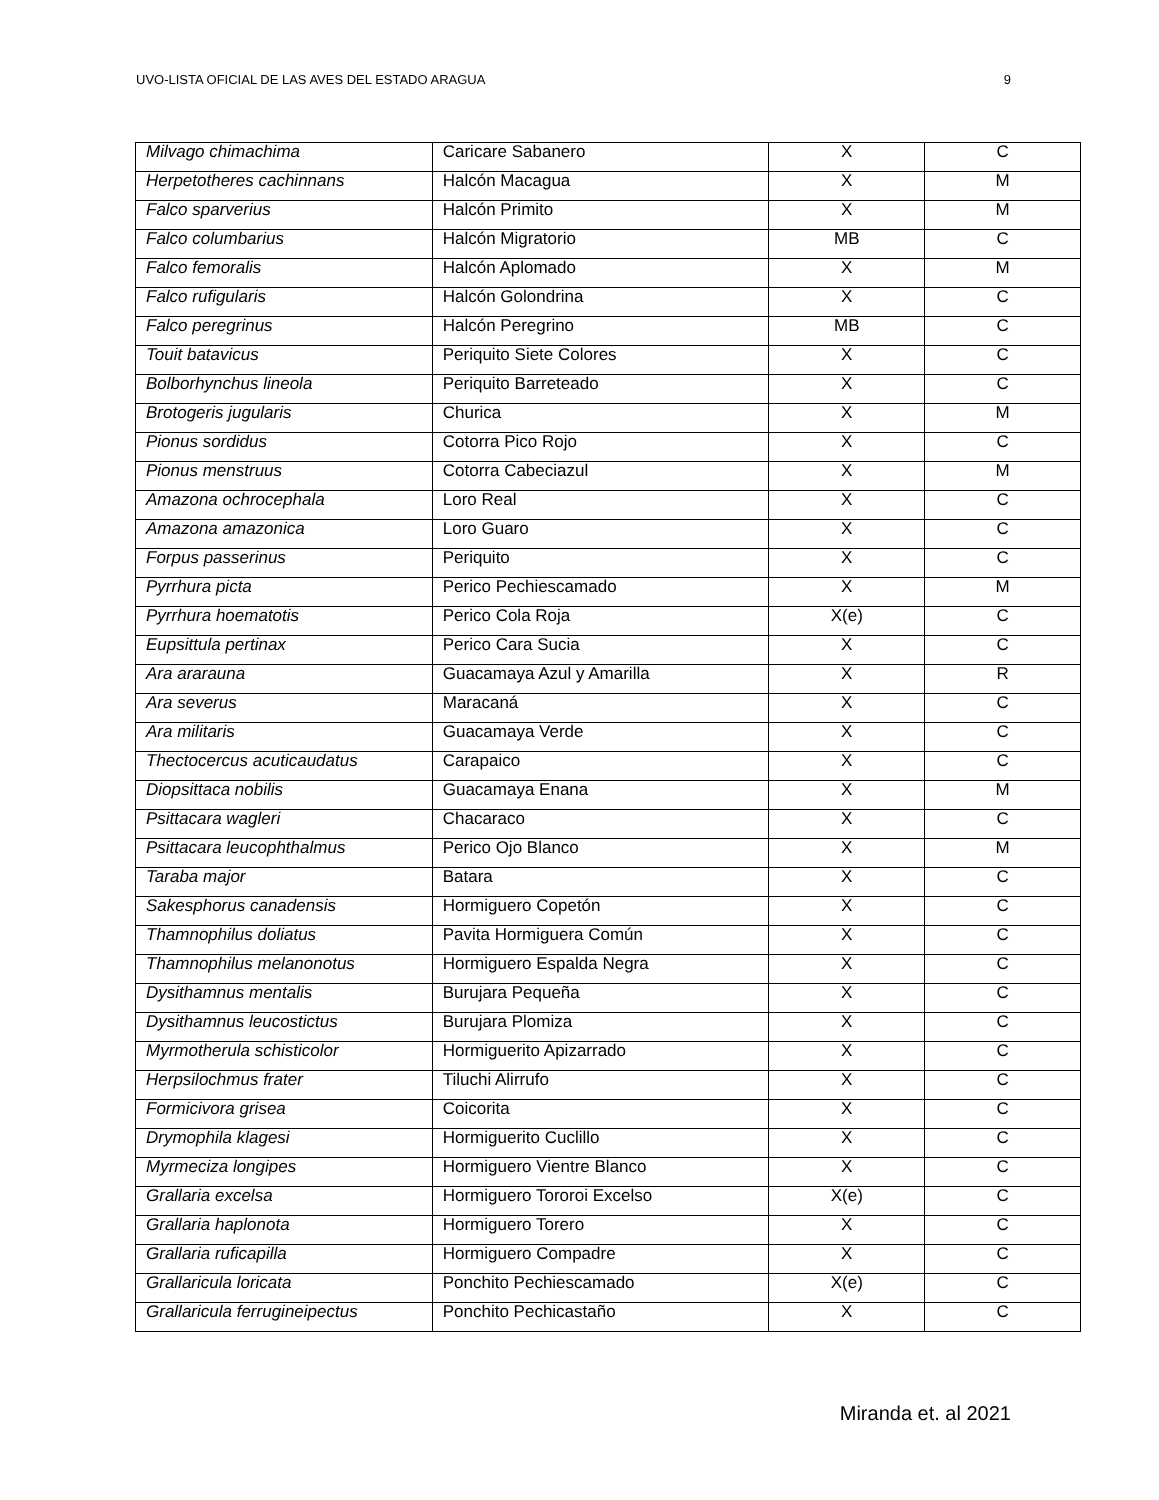UVO-LISTA OFICIAL DE LAS AVES DEL ESTADO ARAGUA 9
| Milvago chimachima | Caricare Sabanero | X | C |
| Herpetotheres cachinnans | Halcón Macagua | X | M |
| Falco sparverius | Halcón Primito | X | M |
| Falco columbarius | Halcón Migratorio | MB | C |
| Falco femoralis | Halcón Aplomado | X | M |
| Falco rufigularis | Halcón Golondrina | X | C |
| Falco peregrinus | Halcón Peregrino | MB | C |
| Touit batavicus | Periquito Siete Colores | X | C |
| Bolborhynchus lineola | Periquito Barreteado | X | C |
| Brotogeris jugularis | Churica | X | M |
| Pionus sordidus | Cotorra Pico Rojo | X | C |
| Pionus menstruus | Cotorra Cabeciazul | X | M |
| Amazona ochrocephala | Loro Real | X | C |
| Amazona amazonica | Loro Guaro | X | C |
| Forpus passerinus | Periquito | X | C |
| Pyrrhura picta | Perico Pechiescamado | X | M |
| Pyrrhura hoematotis | Perico Cola Roja | X(e) | C |
| Eupsittula pertinax | Perico Cara Sucia | X | C |
| Ara ararauna | Guacamaya Azul y Amarilla | X | R |
| Ara severus | Maracaná | X | C |
| Ara militaris | Guacamaya Verde | X | C |
| Thectocercus acuticaudatus | Carapaico | X | C |
| Diopsittaca nobilis | Guacamaya Enana | X | M |
| Psittacara wagleri | Chacaraco | X | C |
| Psittacara leucophthalmus | Perico Ojo Blanco | X | M |
| Taraba major | Batara | X | C |
| Sakesphorus canadensis | Hormiguero Copetón | X | C |
| Thamnophilus doliatus | Pavita Hormiguera Común | X | C |
| Thamnophilus melanonotus | Hormiguero Espalda Negra | X | C |
| Dysithamnus mentalis | Burujara Pequeña | X | C |
| Dysithamnus leucostictus | Burujara Plomiza | X | C |
| Myrmotherula schisticolor | Hormiguerito Apizarrado | X | C |
| Herpsilochmus frater | Tiluchi Alirrufo | X | C |
| Formicivora grisea | Coicorita | X | C |
| Drymophila klagesi | Hormiguerito Cuclillo | X | C |
| Myrmeciza longipes | Hormiguero Vientre Blanco | X | C |
| Grallaria excelsa | Hormiguero Tororoi Excelso | X(e) | C |
| Grallaria haplonota | Hormiguero Torero | X | C |
| Grallaria ruficapilla | Hormiguero Compadre | X | C |
| Grallaricula loricata | Ponchito Pechiescamado | X(e) | C |
| Grallaricula ferrugineipectus | Ponchito Pechicastaño | X | C |
Miranda et. al 2021